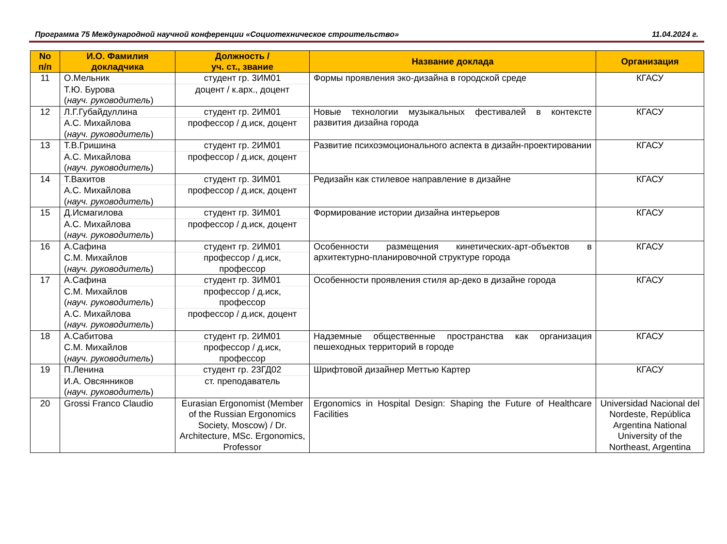Программа 75 Международной научной конференции «Социотехническое строительство» 11.04.2024 г.
| No п/п | И.О. Фамилия докладчика | Должность / уч. ст., звание | Название доклада | Организация |
| --- | --- | --- | --- | --- |
| 11 | О.Мельник | студент гр. 3ИМ01 | Формы проявления эко-дизайна в городской среде | КГАСУ |
| | Т.Ю. Бурова ( науч. руководитель ) | доцент / к.арх., доцент | | |
| 12 | Л.Г.Губайдуллина | студент гр. 2ИМ01 | Новые технологии музыкальных фестивалей в контексте развития дизайна города | КГАСУ |
| | А.С. Михайлова ( науч. руководитель ) | профессор / д.иск, доцент | | |
| 13 | Т.В.Гришина | студент гр. 2ИМ01 | Развитие психоэмоционального аспекта в дизайн-проектировании | КГАСУ |
| | А.С. Михайлова ( науч. руководитель ) | профессор / д.иск, доцент | | |
| 14 | Т.Вахитов | студент гр. 3ИМ01 | Редизайн как стилевое направление в дизайне | КГАСУ |
| | А.С. Михайлова ( науч. руководитель ) | профессор / д.иск, доцент | | |
| 15 | Д.Исмагилова | студент гр. 3ИМ01 | Формирование истории дизайна интерьеров | КГАСУ |
| | А.С. Михайлова ( науч. руководитель ) | профессор / д.иск, доцент | | |
| 16 | А.Сафина | студент гр. 2ИМ01 | Особенности размещения кинетических-арт-объектов в архитектурно-планировочной структуре города | КГАСУ |
| | С.М. Михайлов ( науч. руководитель ) | профессор / д.иск, профессор | | |
| 17 | А.Сафина | студент гр. 3ИМ01 | Особенности проявления стиля ар-деко в дизайне города | КГАСУ |
| | С.М. Михайлов ( науч. руководитель ) | профессор / д.иск, профессор | | |
| | А.С. Михайлова ( науч. руководитель ) | профессор / д.иск, доцент | | |
| 18 | А.Сабитова | студент гр. 2ИМ01 | Надземные общественные пространства как организация пешеходных территорий в городе | КГАСУ |
| | С.М. Михайлов ( науч. руководитель ) | профессор / д.иск, профессор | | |
| 19 | П.Ленина | студент гр. 23ГД02 | Шрифтовой дизайнер Меттью Картер | КГАСУ |
| | И.А. Овсянников ( науч. руководитель ) | ст. преподаватель | | |
| 20 | Grossi Franco Claudio | Eurasian Ergonomist (Member of the Russian Ergonomics Society, Moscow) / Dr. Architecture, MSc. Ergonomics, Professor | Ergonomics in Hospital Design: Shaping the Future of Healthcare Facilities | Universidad Nacional del Nordeste, República Argentina National University of the Northeast, Argentina |